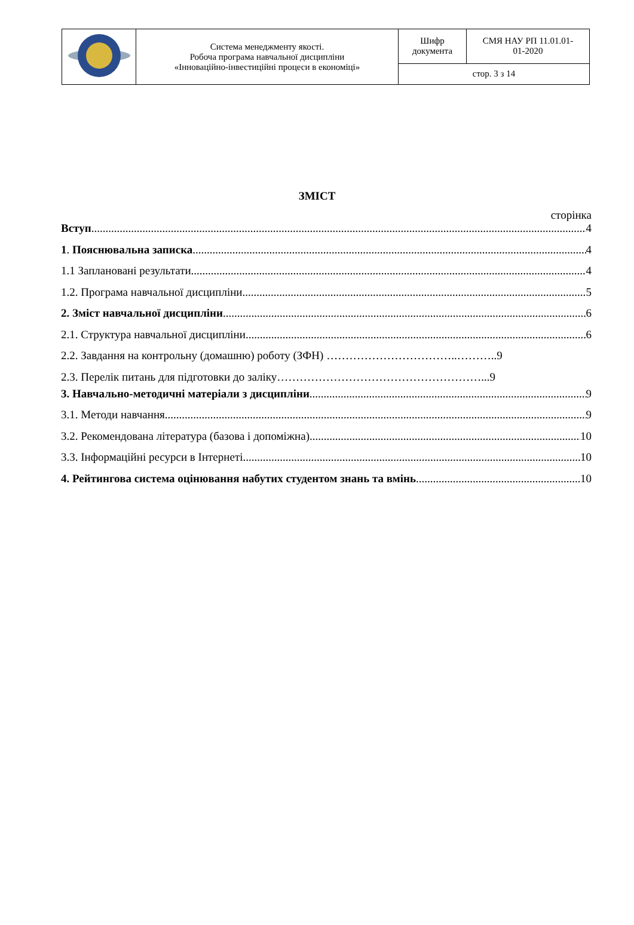| | Система менеджменту якості. Робоча програма навчальної дисципліни «Інноваційно-інвестиційні процеси в економіці» | Шифр документа | СМЯ НАУ РП 11.01.01- 01-2020 |
| | | стор. 3 з 14 | |
ЗМІСТ
сторінка
Вступ 4
1. Пояснювальна записка 4
1.1 Заплановані результати 4
1.2. Програма навчальної дисципліни 5
2. Зміст навчальної дисципліни 6
2.1. Структура навчальної дисципліни 6
2.2. Завдання на контрольну (домашню) роботу (ЗФН) ……………………………..………..9
2.3. Перелік питань для підготовки до заліку………………………………………………...9
3. Навчально-методичні матеріали з дисципліни 9
3.1. Методи навчання 9
3.2. Рекомендована література (базова і допоміжна) 10
3.3. Інформаційні ресурси в Інтернеті 10
4. Рейтингова система оцінювання набутих студентом знань та вмінь 10